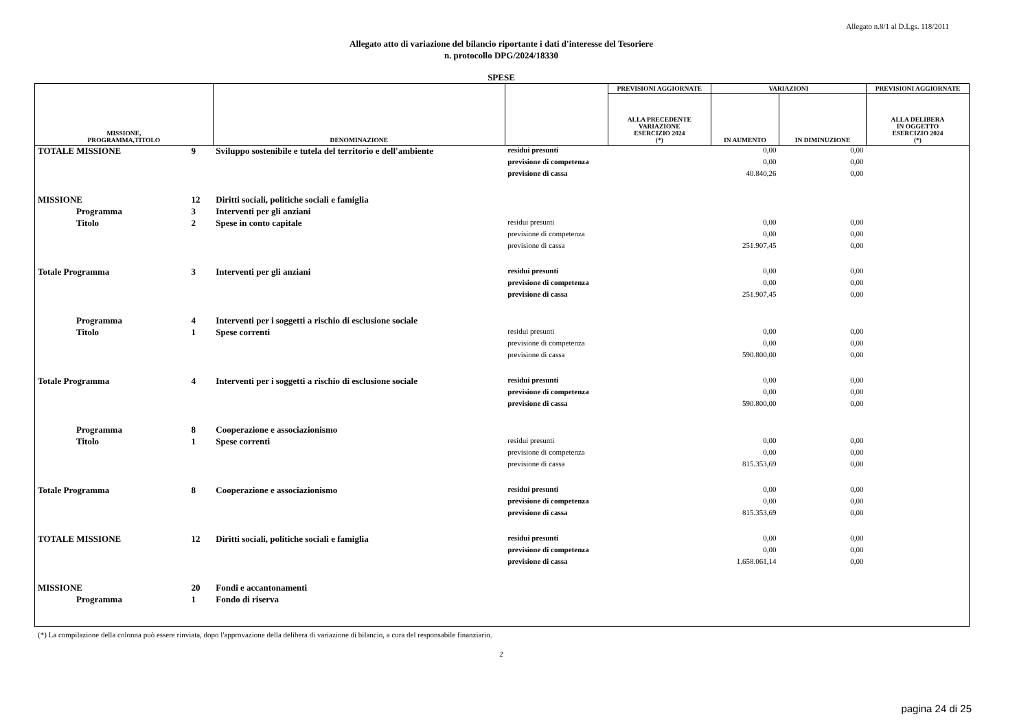Allegato n.8/1 al D.Lgs. 118/2011
Allegato atto di variazione del bilancio riportante i dati d'interesse del Tesoriere
n. protocollo DPG/2024/18330
SPESE
| MISSIONE, PROGRAMMA,TITOLO | | DENOMINAZIONE | | PREVISIONI AGGIORNATE | VARIAZIONI | | PREVISIONI AGGIORNATE |
| --- | --- | --- | --- | --- | --- | --- | --- |
| | | | | ALLA PRECEDENTE VARIAZIONE ESERCIZIO 2024 (*) | IN AUMENTO | IN DIMINUZIONE | ALLA DELIBERA IN OGGETTO ESERCIZIO 2024 (*) |
| TOTALE MISSIONE | 9 | Sviluppo sostenibile e tutela del territorio e dell'ambiente | residui presunti | | 0,00 | 0,00 | |
| | | | previsione di competenza | | 0,00 | 0,00 | |
| | | | previsione di cassa | | 40.840,26 | 0,00 | |
| MISSIONE | 12 | Diritti sociali, politiche sociali e famiglia | | | | | |
| Programma | 3 | Interventi per gli anziani | | | | | |
| Titolo | 2 | Spese in conto capitale | residui presunti | | 0,00 | 0,00 | |
| | | | previsione di competenza | | 0,00 | 0,00 | |
| | | | previsione di cassa | | 251.907,45 | 0,00 | |
| Totale Programma | 3 | Interventi per gli anziani | residui presunti | | 0,00 | 0,00 | |
| | | | previsione di competenza | | 0,00 | 0,00 | |
| | | | previsione di cassa | | 251.907,45 | 0,00 | |
| Programma | 4 | Interventi per i soggetti a rischio di esclusione sociale | | | | | |
| Titolo | 1 | Spese correnti | residui presunti | | 0,00 | 0,00 | |
| | | | previsione di competenza | | 0,00 | 0,00 | |
| | | | previsione di cassa | | 590.800,00 | 0,00 | |
| Totale Programma | 4 | Interventi per i soggetti a rischio di esclusione sociale | residui presunti | | 0,00 | 0,00 | |
| | | | previsione di competenza | | 0,00 | 0,00 | |
| | | | previsione di cassa | | 590.800,00 | 0,00 | |
| Programma | 8 | Cooperazione e associazionismo | | | | | |
| Titolo | 1 | Spese correnti | residui presunti | | 0,00 | 0,00 | |
| | | | previsione di competenza | | 0,00 | 0,00 | |
| | | | previsione di cassa | | 815.353,69 | 0,00 | |
| Totale Programma | 8 | Cooperazione e associazionismo | residui presunti | | 0,00 | 0,00 | |
| | | | previsione di competenza | | 0,00 | 0,00 | |
| | | | previsione di cassa | | 815.353,69 | 0,00 | |
| TOTALE MISSIONE | 12 | Diritti sociali, politiche sociali e famiglia | residui presunti | | 0,00 | 0,00 | |
| | | | previsione di competenza | | 0,00 | 0,00 | |
| | | | previsione di cassa | | 1.658.061,14 | 0,00 | |
| MISSIONE | 20 | Fondi e accantonamenti | | | | | |
| Programma | 1 | Fondo di riserva | | | | | |
(*) La compilazione della colonna può essere rinviata, dopo l'approvazione della delibera di variazione di bilancio, a cura del responsabile finanziario.
2
pagina 24 di 25